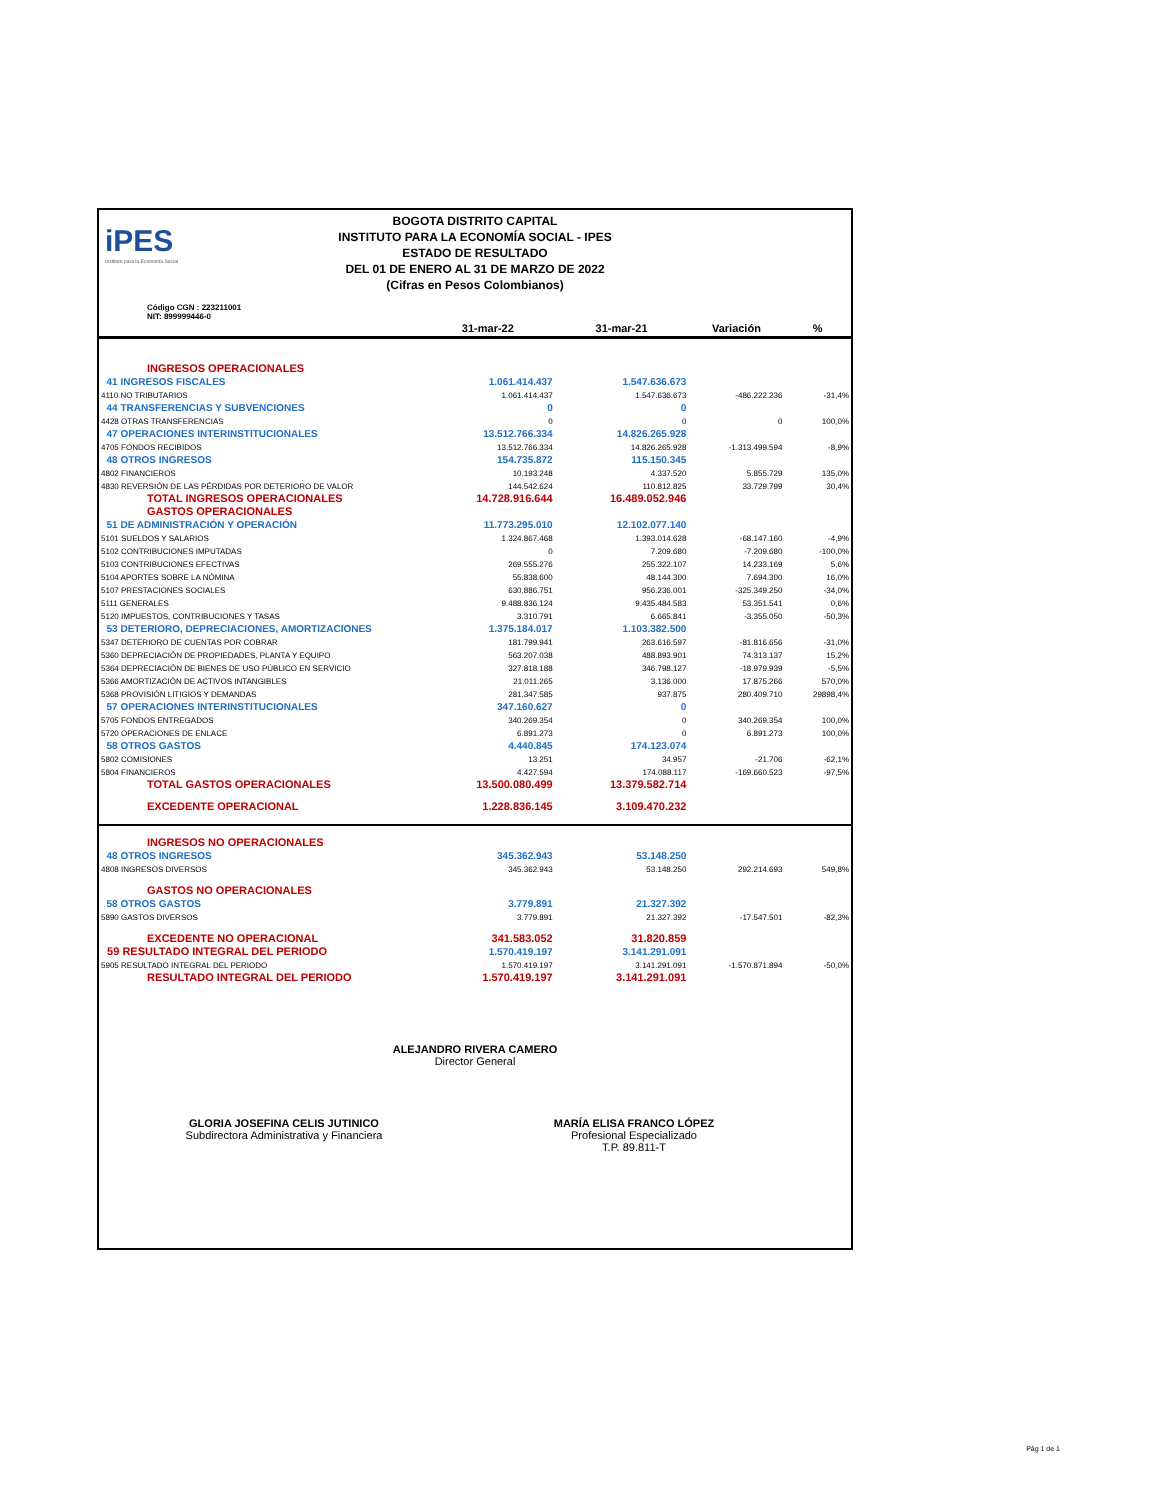iPES
Instituto para la Economía Social
BOGOTA DISTRITO CAPITAL
INSTITUTO PARA LA ECONOMÍA SOCIAL - IPES
ESTADO DE RESULTADO
DEL 01 DE ENERO AL 31 DE MARZO DE 2022
(Cifras en Pesos Colombianos)
Código CGN : 223211001
NIT: 899999446-0
| | 31-mar-22 | 31-mar-21 | Variación | % |
| --- | --- | --- | --- | --- |
| INGRESOS OPERACIONALES | | | | |
| 41 INGRESOS FISCALES | 1.061.414.437 | 1.547.636.673 | | |
| 4110 NO TRIBUTARIOS | 1.061.414.437 | 1.547.636.673 | -486.222.236 | -31,4% |
| 44 TRANSFERENCIAS Y SUBVENCIONES | 0 | 0 | | |
| 4428 OTRAS TRANSFERENCIAS | 0 | 0 | 0 | 100,0% |
| 47 OPERACIONES INTERINSTITUCIONALES | 13.512.766.334 | 14.826.265.928 | | |
| 4705 FONDOS RECIBIDOS | 13.512.766.334 | 14.826.265.928 | -1.313.499.594 | -8,9% |
| 48 OTROS INGRESOS | 154.735.872 | 115.150.345 | | |
| 4802 FINANCIEROS | 10.193.248 | 4.337.520 | 5.855.729 | 135,0% |
| 4830 REVERSIÓN DE LAS PÉRDIDAS POR DETERIORO DE VALOR | 144.542.624 | 110.812.825 | 33.729.799 | 30,4% |
| TOTAL INGRESOS OPERACIONALES | 14.728.916.644 | 16.489.052.946 | | |
| GASTOS OPERACIONALES | | | | |
| 51 DE ADMINISTRACIÓN Y OPERACIÓN | 11.773.295.010 | 12.102.077.140 | | |
| 5101 SUELDOS Y SALARIOS | 1.324.867.468 | 1.393.014.628 | -68.147.160 | -4,9% |
| 5102 CONTRIBUCIONES IMPUTADAS | 0 | 7.209.680 | -7.209.680 | -100,0% |
| 5103 CONTRIBUCIONES EFECTIVAS | 269.555.276 | 255.322.107 | 14.233.169 | 5,6% |
| 5104 APORTES SOBRE LA NÓMINA | 55.838.600 | 48.144.300 | 7.694.300 | 16,0% |
| 5107 PRESTACIONES SOCIALES | 630.886.751 | 956.236.001 | -325.349.250 | -34,0% |
| 5111 GENERALES | 9.488.836.124 | 9.435.484.583 | 53.351.541 | 0,6% |
| 5120 IMPUESTOS, CONTRIBUCIONES Y TASAS | 3.310.791 | 6.665.841 | -3.355.050 | -50,3% |
| 53 DETERIORO, DEPRECIACIONES, AMORTIZACIONES | 1.375.184.017 | 1.103.382.500 | | |
| 5347 DETERIORO DE CUENTAS POR COBRAR | 181.799.941 | 263.616.597 | -81.816.656 | -31,0% |
| 5360 DEPRECIACIÓN DE PROPIEDADES, PLANTA Y EQUIPO | 563.207.038 | 488.893.901 | 74.313.137 | 15,2% |
| 5364 DEPRECIACIÓN DE BIENES DE USO PÚBLICO EN SERVICIO | 327.818.188 | 346.798.127 | -18.979.939 | -5,5% |
| 5366 AMORTIZACIÓN DE ACTIVOS INTANGIBLES | 21.011.265 | 3.136.000 | 17.875.266 | 570,0% |
| 5368 PROVISIÓN LITIGIOS Y DEMANDAS | 281.347.585 | 937.875 | 280.409.710 | 29898,4% |
| 57 OPERACIONES INTERINSTITUCIONALES | 347.160.627 | 0 | | |
| 5705 FONDOS ENTREGADOS | 340.269.354 | 0 | 340.269.354 | 100,0% |
| 5720 OPERACIONES DE ENLACE | 6.891.273 | 0 | 6.891.273 | 100,0% |
| 58 OTROS GASTOS | 4.440.845 | 174.123.074 | | |
| 5802 COMISIONES | 13.251 | 34.957 | -21.706 | -62,1% |
| 5804 FINANCIEROS | 4.427.594 | 174.088.117 | -169.660.523 | -97,5% |
| TOTAL GASTOS OPERACIONALES | 13.500.080.499 | 13.379.582.714 | | |
| EXCEDENTE OPERACIONAL | 1.228.836.145 | 3.109.470.232 | | |
| INGRESOS NO OPERACIONALES | | | | |
| 48 OTROS INGRESOS | 345.362.943 | 53.148.250 | | |
| 4808 INGRESOS DIVERSOS | 345.362.943 | 53.148.250 | 292.214.693 | 549,8% |
| GASTOS NO OPERACIONALES | | | | |
| 58 OTROS GASTOS | 3.779.891 | 21.327.392 | | |
| 5890 GASTOS DIVERSOS | 3.779.891 | 21.327.392 | -17.547.501 | -82,3% |
| EXCEDENTE NO OPERACIONAL | 341.583.052 | 31.820.859 | | |
| 59 RESULTADO INTEGRAL DEL PERIODO | 1.570.419.197 | 3.141.291.091 | | |
| 5905 RESULTADO INTEGRAL DEL PERIODO | 1.570.419.197 | 3.141.291.091 | -1.570.871.894 | -50,0% |
| RESULTADO INTEGRAL DEL PERIODO | 1.570.419.197 | 3.141.291.091 | | |
ALEJANDRO RIVERA CAMERO
Director General
GLORIA JOSEFINA CELIS JUTINICO
Subdirectora Administrativa y Financiera
MARÍA ELISA FRANCO LÓPEZ
Profesional Especializado
T.P. 89.811-T
Pág 1 de 1